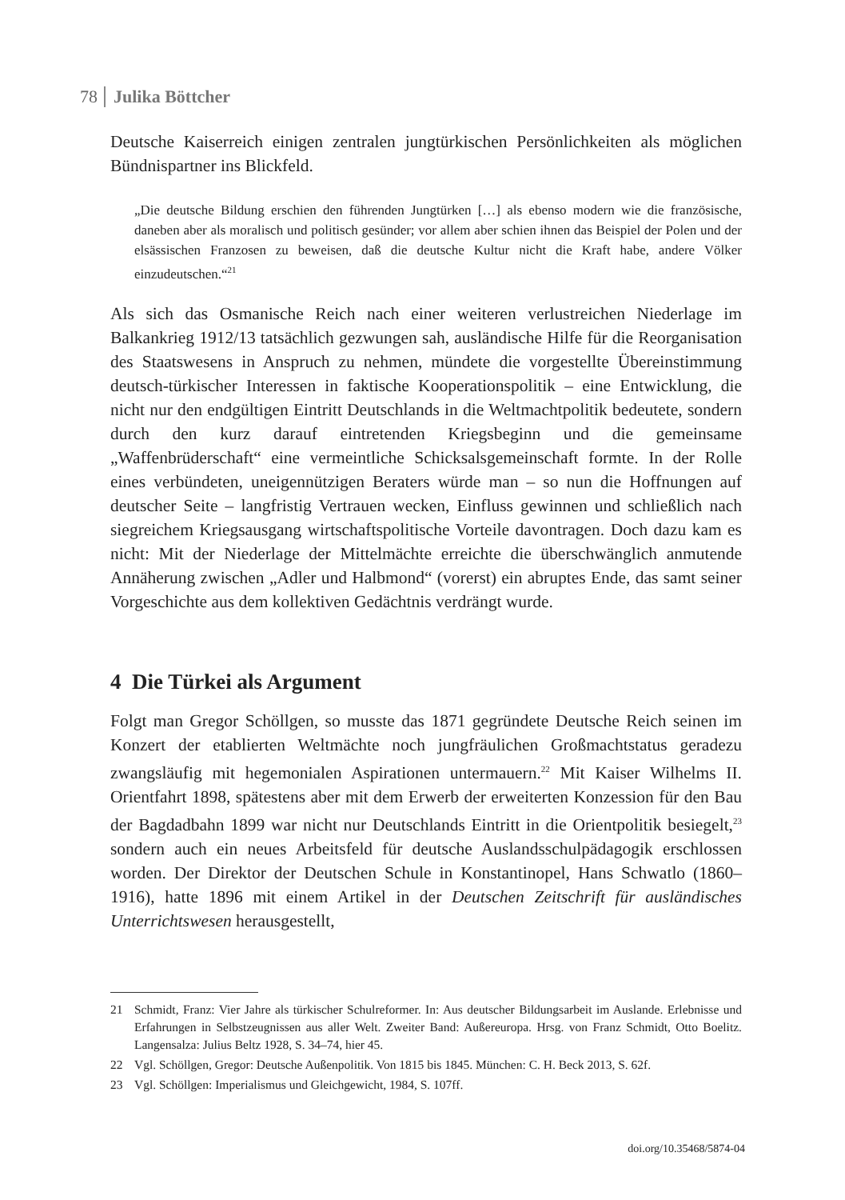78 Julika Böttcher
Deutsche Kaiserreich einigen zentralen jungtürkischen Persönlichkeiten als möglichen Bündnispartner ins Blickfeld.
„Die deutsche Bildung erschien den führenden Jungtürken […] als ebenso modern wie die französische, daneben aber als moralisch und politisch gesünder; vor allem aber schien ihnen das Beispiel der Polen und der elsässischen Franzosen zu beweisen, daß die deutsche Kultur nicht die Kraft habe, andere Völker einzudeutschen.“<sup>21</sup>
Als sich das Osmanische Reich nach einer weiteren verlustreichen Niederlage im Balkankrieg 1912/13 tatsächlich gezwungen sah, ausländische Hilfe für die Reorganisation des Staatswesens in Anspruch zu nehmen, mündete die vorgestellte Übereinstimmung deutsch-türkischer Interessen in faktische Kooperationspolitik – eine Entwicklung, die nicht nur den endgültigen Eintritt Deutschlands in die Weltmachtpolitik bedeutete, sondern durch den kurz darauf eintretenden Kriegsbeginn und die gemeinsame „Waffenbrüderschaft“ eine vermeintliche Schicksalsgemeinschaft formte. In der Rolle eines verbündeten, uneigennützigen Beraters würde man – so nun die Hoffnungen auf deutscher Seite – langfristig Vertrauen wecken, Einfluss gewinnen und schließlich nach siegreichem Kriegsausgang wirtschaftspolitische Vorteile davontragen. Doch dazu kam es nicht: Mit der Niederlage der Mittelmächte erreichte die überschwänglich anmutende Annäherung zwischen „Adler und Halbmond“ (vorerst) ein abruptes Ende, das samt seiner Vorgeschichte aus dem kollektiven Gedächtnis verdrängt wurde.
4 Die Türkei als Argument
Folgt man Gregor Schöllgen, so musste das 1871 gegründete Deutsche Reich seinen im Konzert der etablierten Weltmächte noch jungfräulichen Großmachtstatus geradezu zwangsläufig mit hegemonialen Aspirationen untermauern.<sup>22</sup> Mit Kaiser Wilhelms II. Orientfahrt 1898, spätestens aber mit dem Erwerb der erweiterten Konzession für den Bau der Bagdadbahn 1899 war nicht nur Deutschlands Eintritt in die Orientpolitik besiegelt,<sup>23</sup> sondern auch ein neues Arbeitsfeld für deutsche Auslandsschulpädagogik erschlossen worden. Der Direktor der Deutschen Schule in Konstantinopel, Hans Schwatlo (1860–1916), hatte 1896 mit einem Artikel in der Deutschen Zeitschrift für ausländisches Unterrichtswesen herausgestellt,
21 Schmidt, Franz: Vier Jahre als türkischer Schulreformer. In: Aus deutscher Bildungsarbeit im Auslande. Erlebnisse und Erfahrungen in Selbstzeugnissen aus aller Welt. Zweiter Band: Außereuropa. Hrsg. von Franz Schmidt, Otto Boelitz. Langensalza: Julius Beltz 1928, S. 34–74, hier 45.
22 Vgl. Schöllgen, Gregor: Deutsche Außenpolitik. Von 1815 bis 1845. München: C. H. Beck 2013, S. 62f.
23 Vgl. Schöllgen: Imperialismus und Gleichgewicht, 1984, S. 107ff.
doi.org/10.35468/5874-04